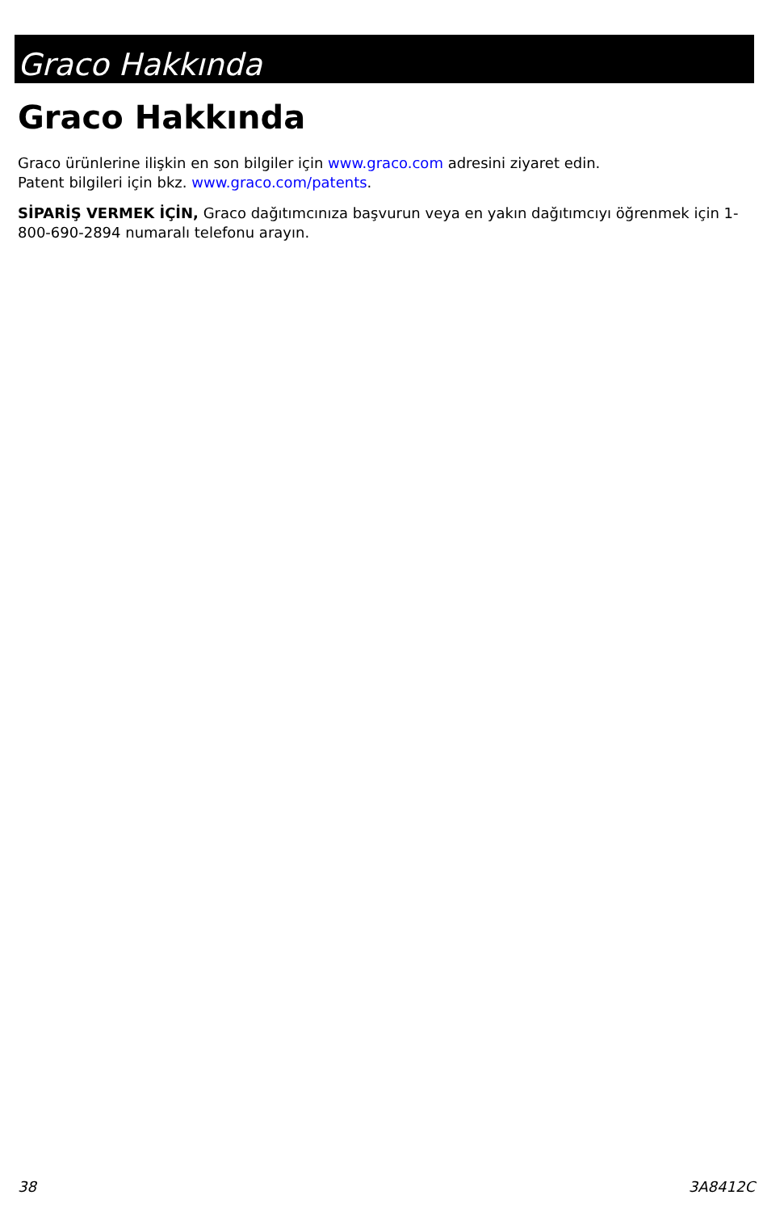Graco Hakkında
Graco Hakkında
Graco ürünlerine ilişkin en son bilgiler için www.graco.com adresini ziyaret edin.
Patent bilgileri için bkz. www.graco.com/patents.
SİPARİŞ VERMEK İÇİN, Graco dağıtımcınıza başvurun veya en yakın dağıtımcıyı öğrenmek için 1-800-690-2894 numaralı telefonu arayın.
38 3A8412C